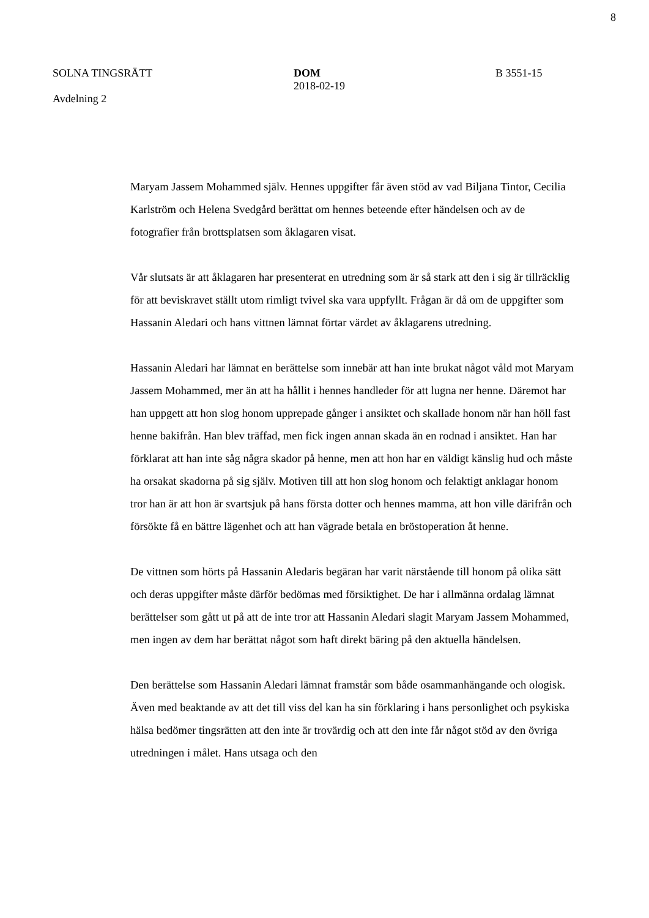8
SOLNA TINGSRÄTT
Avdelning 2
DOM
2018-02-19
B 3551-15
Maryam Jassem Mohammed själv. Hennes uppgifter får även stöd av vad Biljana Tintor, Cecilia Karlström och Helena Svedgård berättat om hennes beteende efter händelsen och av de fotografier från brottsplatsen som åklagaren visat.
Vår slutsats är att åklagaren har presenterat en utredning som är så stark att den i sig är tillräcklig för att beviskravet ställt utom rimligt tvivel ska vara uppfyllt. Frågan är då om de uppgifter som Hassanin Aledari och hans vittnen lämnat förtar värdet av åklagarens utredning.
Hassanin Aledari har lämnat en berättelse som innebär att han inte brukat något våld mot Maryam Jassem Mohammed, mer än att ha hållit i hennes handleder för att lugna ner henne. Däremot har han uppgett att hon slog honom upprepade gånger i ansiktet och skallade honom när han höll fast henne bakifrån. Han blev träffad, men fick ingen annan skada än en rodnad i ansiktet. Han har förklarat att han inte såg några skador på henne, men att hon har en väldigt känslig hud och måste ha orsakat skadorna på sig själv. Motiven till att hon slog honom och felaktigt anklagar honom tror han är att hon är svartsjuk på hans första dotter och hennes mamma, att hon ville därifrån och försökte få en bättre lägenhet och att han vägrade betala en bröstoperation åt henne.
De vittnen som hörts på Hassanin Aledaris begäran har varit närstående till honom på olika sätt och deras uppgifter måste därför bedömas med försiktighet. De har i allmänna ordalag lämnat berättelser som gått ut på att de inte tror att Hassanin Aledari slagit Maryam Jassem Mohammed, men ingen av dem har berättat något som haft direkt bäring på den aktuella händelsen.
Den berättelse som Hassanin Aledari lämnat framstår som både osammanhängande och ologisk. Även med beaktande av att det till viss del kan ha sin förklaring i hans personlighet och psykiska hälsa bedömer tingsrätten att den inte är trovärdig och att den inte får något stöd av den övriga utredningen i målet. Hans utsaga och den